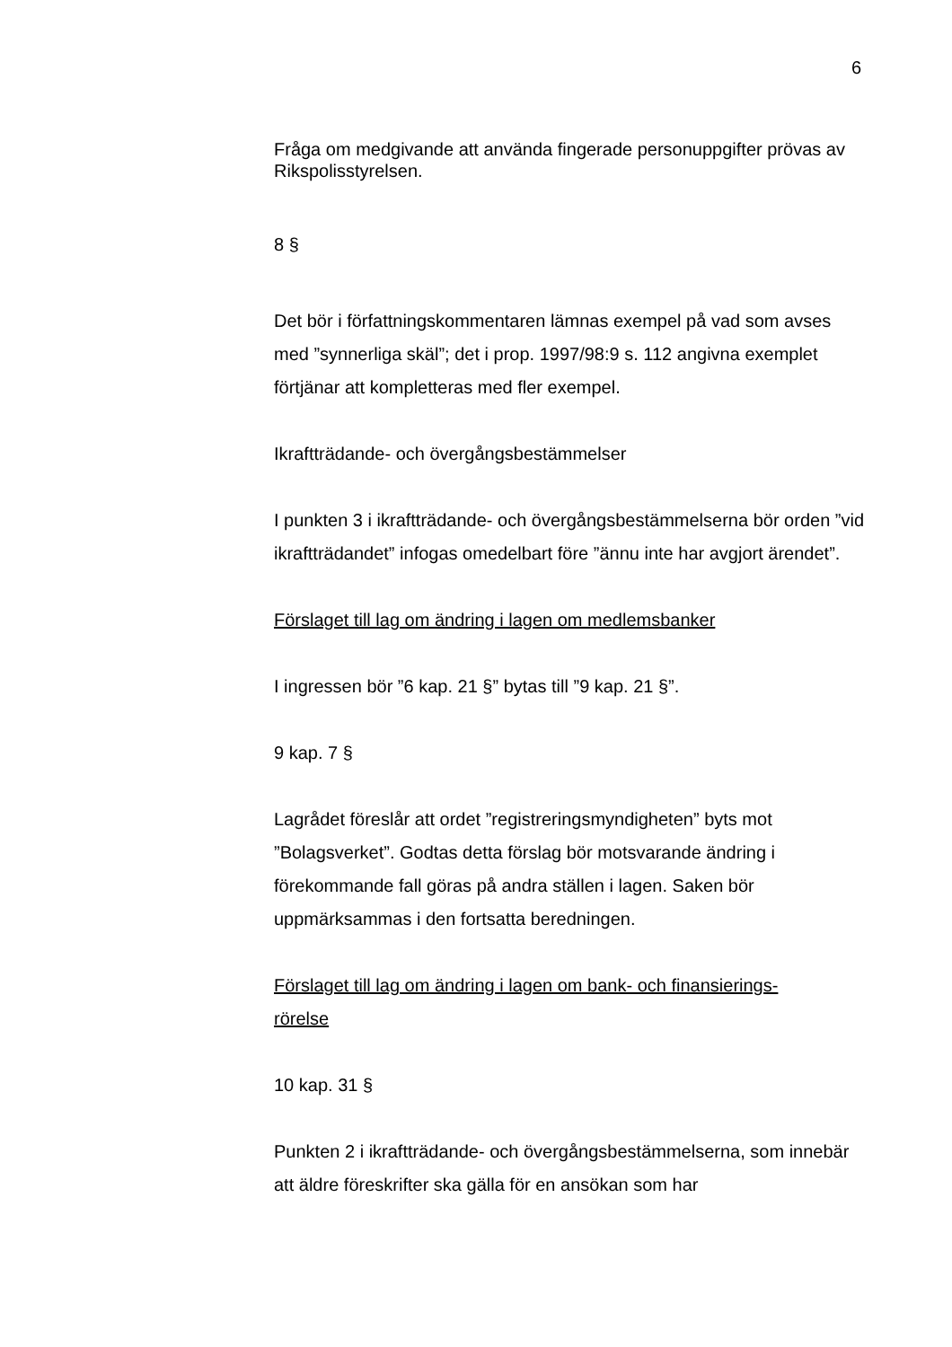6
Fråga om medgivande att använda fingerade personuppgifter prövas av Rikspolisstyrelsen.
8 §
Det bör i författningskommentaren lämnas exempel på vad som avses med ”synnerliga skäl”; det i prop. 1997/98:9 s. 112 angivna exemplet förtjänar att kompletteras med fler exempel.
Ikraftträdande- och övergångsbestämmelser
I punkten 3 i ikraftträdande- och övergångsbestämmelserna bör orden ”vid ikraftträdandet” infogas omedelbart före ”ännu inte har avgjort ärendet”.
Förslaget till lag om ändring i lagen om medlemsbanker
I ingressen bör ”6 kap. 21 §” bytas till ”9 kap. 21 §”.
9 kap. 7 §
Lagrådet föreslår att ordet ”registreringsmyndigheten” byts mot ”Bolagsverket”. Godtas detta förslag bör motsvarande ändring i förekommande fall göras på andra ställen i lagen. Saken bör uppmärksammas i den fortsatta beredningen.
Förslaget till lag om ändring i lagen om bank- och finansierings-
rörelse
10 kap. 31 §
Punkten 2 i ikraftträdande- och övergångsbestämmelserna, som innebär att äldre föreskrifter ska gälla för en ansökan som har